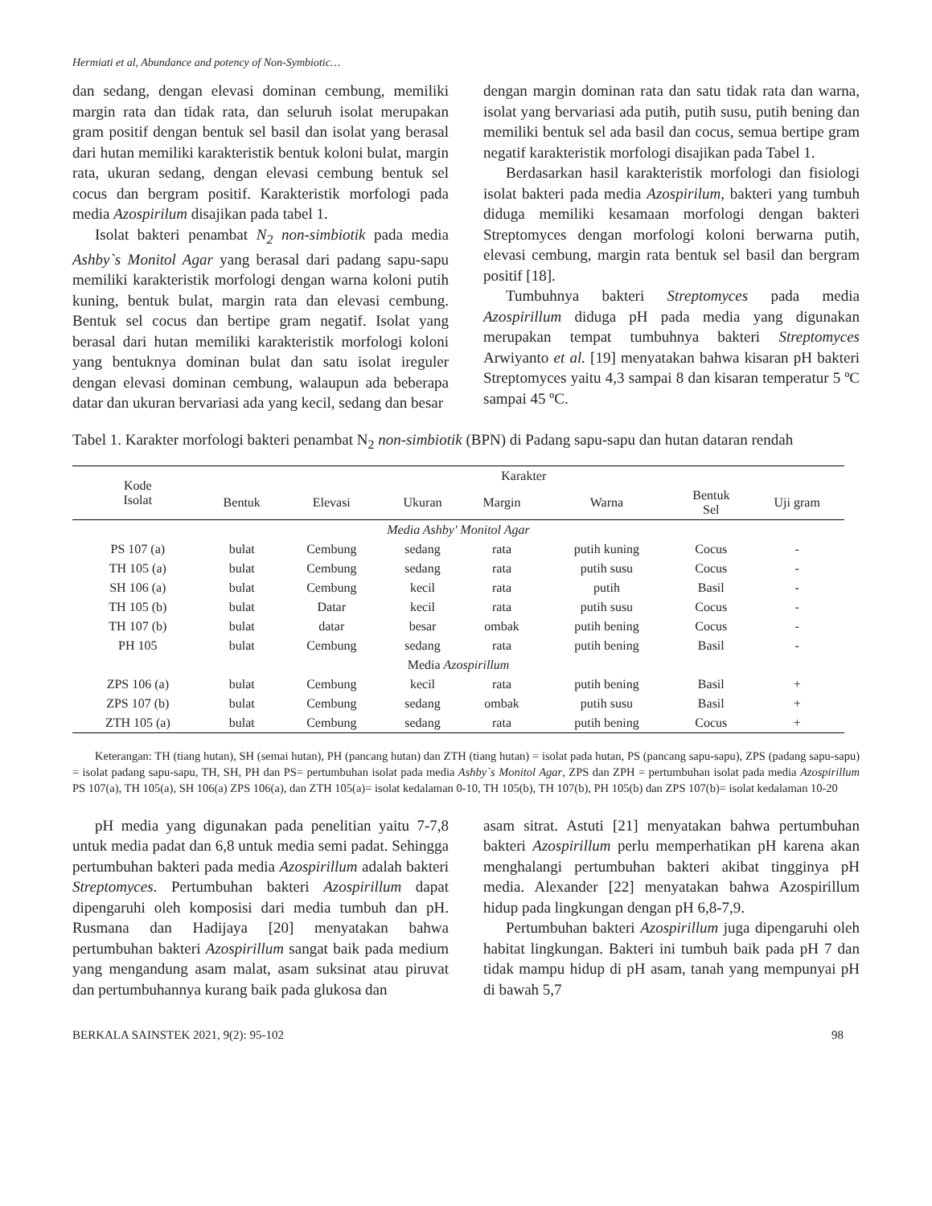Hermiati et al, Abundance and potency of Non-Symbiotic…
dan sedang, dengan elevasi dominan cembung, memiliki margin rata dan tidak rata, dan seluruh isolat merupakan gram positif dengan bentuk sel basil dan isolat yang berasal dari hutan memiliki karakteristik bentuk koloni bulat, margin rata, ukuran sedang, dengan elevasi cembung bentuk sel cocus dan bergram positif. Karakteristik morfologi pada media Azospirilum disajikan pada tabel 1.
Isolat bakteri penambat N<sub>2</sub> non-simbiotik pada media Ashby`s Monitol Agar yang berasal dari padang sapu-sapu memiliki karakteristik morfologi dengan warna koloni putih kuning, bentuk bulat, margin rata dan elevasi cembung. Bentuk sel cocus dan bertipe gram negatif. Isolat yang berasal dari hutan memiliki karakteristik morfologi koloni yang bentuknya dominan bulat dan satu isolat ireguler dengan elevasi dominan cembung, walaupun ada beberapa datar dan ukuran bervariasi ada yang kecil, sedang dan besar
dengan margin dominan rata dan satu tidak rata dan warna, isolat yang bervariasi ada putih, putih susu, putih bening dan memiliki bentuk sel ada basil dan cocus, semua bertipe gram negatif karakteristik morfologi disajikan pada Tabel 1.
Berdasarkan hasil karakteristik morfologi dan fisiologi isolat bakteri pada media Azospirilum, bakteri yang tumbuh diduga memiliki kesamaan morfologi dengan bakteri Streptomyces dengan morfologi koloni berwarna putih, elevasi cembung, margin rata bentuk sel basil dan bergram positif [18].
Tumbuhnya bakteri Streptomyces pada media Azospirillum diduga pH pada media yang digunakan merupakan tempat tumbuhnya bakteri Streptomyces Arwiyanto et al. [19] menyatakan bahwa kisaran pH bakteri Streptomyces yaitu 4,3 sampai 8 dan kisaran temperatur 5 ºC sampai 45 ºC.
Tabel 1. Karakter morfologi bakteri penambat N<sub>2</sub> non-simbiotik (BPN) di Padang sapu-sapu dan hutan dataran rendah
| Kode Isolat | Karakter | | | | | | |
| --- | --- | --- | --- | --- | --- | --- | --- |
| | Bentuk | Elevasi | Ukuran | Margin | Warna | Bentuk Sel | Uji gram |
| Media Ashby' Monitol Agar | | | | | | | |
| PS 107 (a) | bulat | Cembung | sedang | rata | putih kuning | Cocus | - |
| TH 105 (a) | bulat | Cembung | sedang | rata | putih susu | Cocus | - |
| SH 106 (a) | bulat | Cembung | kecil | rata | putih | Basil | - |
| TH 105 (b) | bulat | Datar | kecil | rata | putih susu | Cocus | - |
| TH 107 (b) | bulat | datar | besar | ombak | putih bening | Cocus | - |
| PH 105 | bulat | Cembung | sedang | rata | putih bening | Basil | - |
| Media Azospirillum | | | | | | | |
| ZPS 106 (a) | bulat | Cembung | kecil | rata | putih bening | Basil | + |
| ZPS 107 (b) | bulat | Cembung | sedang | ombak | putih susu | Basil | + |
| ZTH 105 (a) | bulat | Cembung | sedang | rata | putih bening | Cocus | + |
Keterangan: TH (tiang hutan), SH (semai hutan), PH (pancang hutan) dan ZTH (tiang hutan) = isolat pada hutan, PS (pancang sapu-sapu), ZPS (padang sapu-sapu) = isolat padang sapu-sapu, TH, SH, PH dan PS= pertumbuhan isolat pada media Ashby`s Monitol Agar, ZPS dan ZPH = pertumbuhan isolat pada media Azospirillum PS 107(a), TH 105(a), SH 106(a) ZPS 106(a), dan ZTH 105(a)= isolat kedalaman 0-10, TH 105(b), TH 107(b), PH 105(b) dan ZPS 107(b)= isolat kedalaman 10-20
pH media yang digunakan pada penelitian yaitu 7-7,8 untuk media padat dan 6,8 untuk media semi padat. Sehingga pertumbuhan bakteri pada media Azospirillum adalah bakteri Streptomyces. Pertumbuhan bakteri Azospirillum dapat dipengaruhi oleh komposisi dari media tumbuh dan pH. Rusmana dan Hadijaya [20] menyatakan bahwa pertumbuhan bakteri Azospirillum sangat baik pada medium yang mengandung asam malat, asam suksinat atau piruvat dan pertumbuhannya kurang baik pada glukosa dan
asam sitrat. Astuti [21] menyatakan bahwa pertumbuhan bakteri Azospirillum perlu memperhatikan pH karena akan menghalangi pertumbuhan bakteri akibat tingginya pH media. Alexander [22] menyatakan bahwa Azospirillum hidup pada lingkungan dengan pH 6,8-7,9.
Pertumbuhan bakteri Azospirillum juga dipengaruhi oleh habitat lingkungan. Bakteri ini tumbuh baik pada pH 7 dan tidak mampu hidup di pH asam, tanah yang mempunyai pH di bawah 5,7
BERKALA SAINSTEK 2021, 9(2): 95-102 98